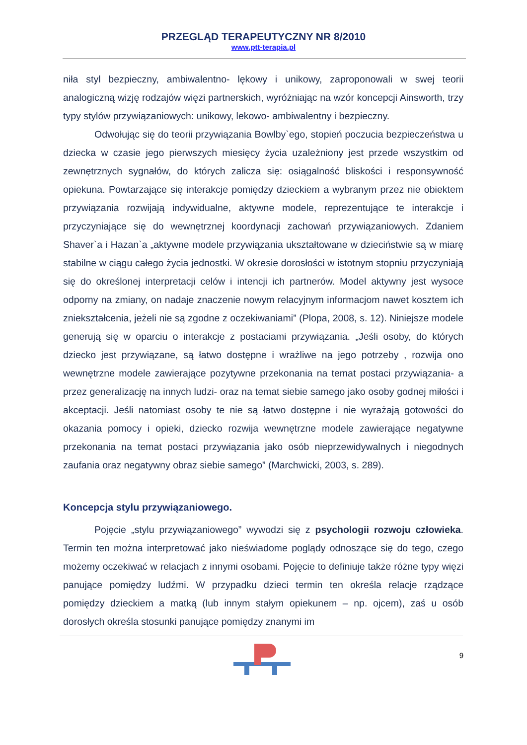PRZEGLĄD TERAPEUTYCZNY NR 8/2010
www.ptt-terapia.pl
niła styl bezpieczny, ambiwalentno- lękowy i unikowy, zaproponowali w swej teorii analogiczną wizję rodzajów więzi partnerskich, wyróżniając na wzór koncepcji Ainsworth, trzy typy stylów przywiązaniowych: unikowy, lekowo- ambiwalentny i bezpieczny.
Odwołując się do teorii przywiązania Bowlby`ego, stopień poczucia bezpieczeństwa u dziecka w czasie jego pierwszych miesięcy życia uzależniony jest przede wszystkim od zewnętrznych sygnałów, do których zalicza się: osiągalność bliskości i responsywność opiekuna. Powtarzające się interakcje pomiędzy dzieckiem a wybranym przez nie obiektem przywiązania rozwijają indywidualne, aktywne modele, reprezentujące te interakcje i przyczyniające się do wewnętrznej koordynacji zachowań przywiązaniowych. Zdaniem Shaver`a i Hazan`a „aktywne modele przywiązania ukształtowane w dzieciństwie są w miarę stabilne w ciągu całego życia jednostki. W okresie dorosłości w istotnym stopniu przyczyniają się do określonej interpretacji celów i intencji ich partnerów. Model aktywny jest wysoce odporny na zmiany, on nadaje znaczenie nowym relacyjnym informacjom nawet kosztem ich zniekształcenia, jeżeli nie są zgodne z oczekiwaniami” (Plopa, 2008, s. 12). Niniejsze modele generują się w oparciu o interakcje z postaciami przywiązania. „Jeśli osoby, do których dziecko jest przywiązane, są łatwo dostępne i wrażliwe na jego potrzeby , rozwija ono wewnętrzne modele zawierające pozytywne przekonania na temat postaci przywiązania- a przez generalizację na innych ludzi- oraz na temat siebie samego jako osoby godnej miłości i akceptacji. Jeśli natomiast osoby te nie są łatwo dostępne i nie wyrażają gotowości do okazania pomocy i opieki, dziecko rozwija wewnętrzne modele zawierające negatywne przekonania na temat postaci przywiązania jako osób nieprzewidywalnych i niegodnych zaufania oraz negatywny obraz siebie samego” (Marchwicki, 2003, s. 289).
Koncepcja stylu przywiązaniowego.
Pojęcie „stylu przywiązaniowego” wywodzi się z psychologii rozwoju człowieka. Termin ten można interpretować jako nieświadome poglądy odnoszące się do tego, czego możemy oczekiwać w relacjach z innymi osobami. Pojęcie to definiuje także różne typy więzi panujące pomiędzy ludźmi. W przypadku dzieci termin ten określa relacje rządzące pomiędzy dzieckiem a matką (lub innym stałym opiekunem – np. ojcem), zaś u osób dorosłych określa stosunki panujące pomiędzy znanymi im
9